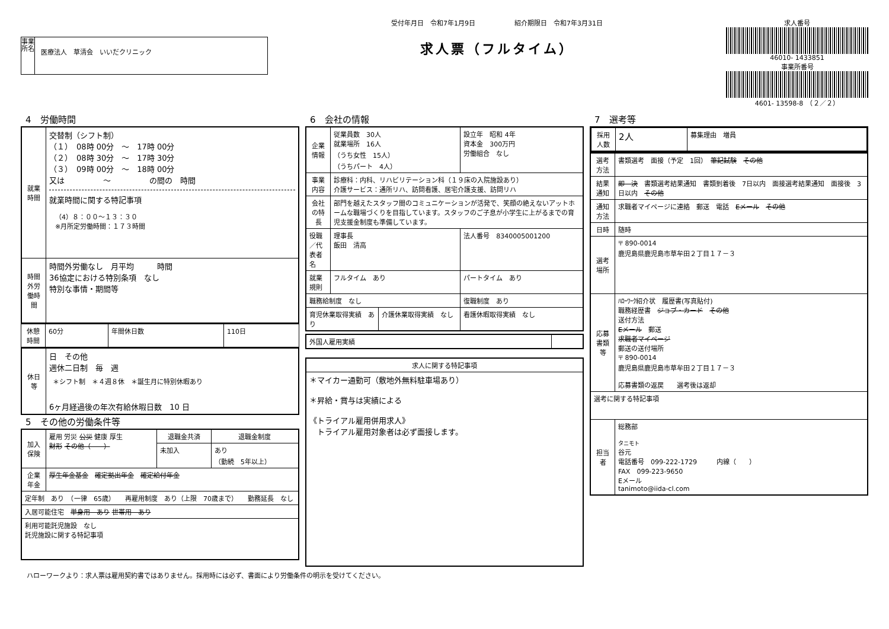事業所名
医療法人　草清会　いいだクリニック
受付年月日　令和7年1月9日　　　　　　紹介期限日　令和7年3月31日
求人票（フルタイム）
求人番号
46010- 1433851
事業所番号
4601- 13598-8　（２／２）
4　労働時間
| 就業時間 | 交替制（シフト制） （１） 08時 00分 ～ 17時 00分 （２） 08時 30分 ～ 17時 30分 （３） 09時 00分 ～ 18時 00分 又は ～ の間の 時間 就業時間に関する特記事項 （4）８：００～１３：３０ ※月所定労働時間：１７３時間 |
| 時間外労働時間 | 時間外労働なし 月平均 時間 36協定における特別条項 なし 特別な事情・期間等 |
| 休憩時間 | 60分 | 年間休日数 | 110日 |
| 休日等 | 日 その他 週休二日制 毎 週 ＊シフト制 ＊４週８休 ＊誕生月に特別休暇あり 6ヶ月経過後の年次有給休暇日数 10 日 |
5　その他の労働条件等
| 加入保険 | 雇用 労災 公災 健康 厚生 財形 その他（ ） | 退職金共済 | 退職金制度 |
| | | 未加入 | あり （勤続 5年以上） |
| 企業年金 | 厚生年金基金 確定拠出年金 確定給付年金 | | |
| 定年制 あり （一律 65歳） 再雇用制度 あり（上限 70歳まで） 勤務延長 なし | | | |
| 入居可能住宅 単身用 あり 世帯用 あり | | | |
| 利用可能託児施設 なし 託児施設に関する特記事項 | | | |
6　会社の情報
| 企業情報 | 従業員数 30人 就業場所 16人 （うち女性 15人） （うちパート 4人） | | 設立年 昭和 4年 資本金 300万円 労働組合 なし |
| 事業内容 | 診療科：内科、リハビリテーション科（１９床の入院施設あり） 介護サービス：通所リハ、訪問看護、居宅介護支援、訪問リハ | | |
| 会社の特長 | 部門を越えたスタッフ間のコミュニケーションが活発で、笑顔の絶えないアットホームな職場づくりを目指しています。スタッフのご子息が小学生に上がるまでの育児支援金制度も準備しています。 | | |
| 役職／代表者名 | 理事長 飯田 清高 | | 法人番号 8340005001200 |
| 就業規則 | フルタイム あり | | パートタイム あり |
| 職務給制度 なし | | | 復職制度 あり |
| 育児休業取得実績 あり | | 介護休業取得実績 なし | 看護休暇取得実績 なし |
| 外国人雇用実績 | |
| 求人に関する特記事項 |
| --- |
| ＊マイカー通勤可（敷地外無料駐車場あり） ＊昇給・賞与は実績による 《トライアル雇用併用求人》 トライアル雇用対象者は必ず面接します。 |
7　選考等
| 採用人数 | 2人 | 募集理由 増員 |
| 選考方法 | 書類選考 面接（予定 1回） 筆記試験 その他 |
| 結果通知 | 即 決 書類選考結果通知 書類到着後 7日以内 面接選考結果通知 面接後 3日以内 その他 |
| 通知方法 | 求職者マイページに連絡 郵送 電話 Eメール その他 |
| 日時 | 随時 |
| 選考場所 | 〒 890-0014 鹿児島県鹿児島市草牟田２丁目１７－３ |
| 応募書類等 | ﾊﾛｰﾜｰｸ紹介状 履歴書(写真貼付) 職務経歴書 ジョブ・カード その他 送付方法 Eメール 郵送 求職者マイページ 郵送の送付場所 〒 890-0014 鹿児島県鹿児島市草牟田２丁目１７－３ 応募書類の返戻 選考後は返却 |
| 選考に関する特記事項 | |
| 担当者 | 総務部 タニモト 谷元 電話番号 099-222-1729 内線（ ） FAX 099-223-9650 Eメール tanimoto@iida-cl.com |
ハローワークより：求人票は雇用契約書ではありません。採用時には必ず、書面により労働条件の明示を受けてください。